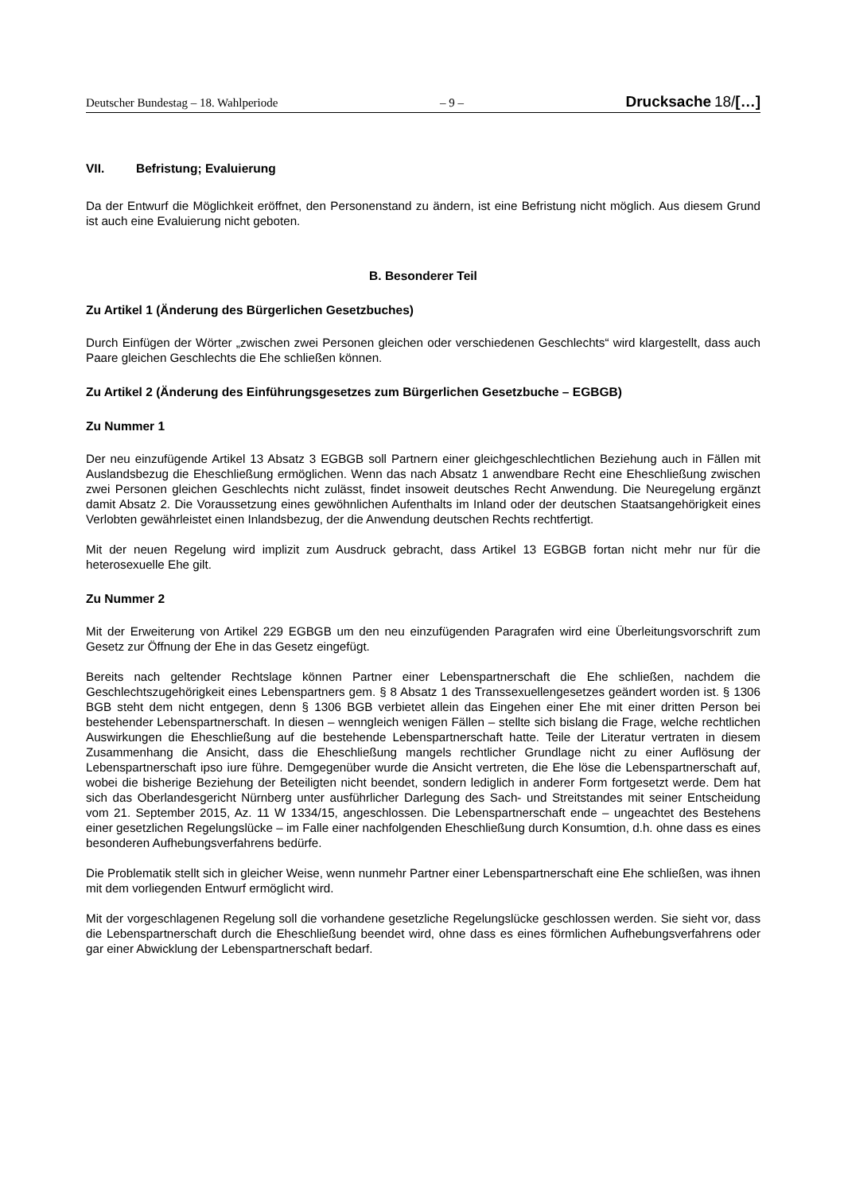Deutscher Bundestag – 18. Wahlperiode – 9 – Drucksache 18/[…]
VII. Befristung; Evaluierung
Da der Entwurf die Möglichkeit eröffnet, den Personenstand zu ändern, ist eine Befristung nicht möglich. Aus diesem Grund ist auch eine Evaluierung nicht geboten.
B. Besonderer Teil
Zu Artikel 1 (Änderung des Bürgerlichen Gesetzbuches)
Durch Einfügen der Wörter „zwischen zwei Personen gleichen oder verschiedenen Geschlechts“ wird klargestellt, dass auch Paare gleichen Geschlechts die Ehe schließen können.
Zu Artikel 2 (Änderung des Einführungsgesetzes zum Bürgerlichen Gesetzbuche – EGBGB)
Zu Nummer 1
Der neu einzufügende Artikel 13 Absatz 3 EGBGB soll Partnern einer gleichgeschlechtlichen Beziehung auch in Fällen mit Auslandsbezug die Eheschließung ermöglichen. Wenn das nach Absatz 1 anwendbare Recht eine Eheschließung zwischen zwei Personen gleichen Geschlechts nicht zulässt, findet insoweit deutsches Recht Anwendung. Die Neuregelung ergänzt damit Absatz 2. Die Voraussetzung eines gewöhnlichen Aufenthalts im Inland oder der deutschen Staatsangehörigkeit eines Verlobten gewährleistet einen Inlandsbezug, der die Anwendung deutschen Rechts rechtfertigt.
Mit der neuen Regelung wird implizit zum Ausdruck gebracht, dass Artikel 13 EGBGB fortan nicht mehr nur für die heterosexuelle Ehe gilt.
Zu Nummer 2
Mit der Erweiterung von Artikel 229 EGBGB um den neu einzufügenden Paragrafen wird eine Überleitungsvorschrift zum Gesetz zur Öffnung der Ehe in das Gesetz eingefügt.
Bereits nach geltender Rechtslage können Partner einer Lebenspartnerschaft die Ehe schließen, nachdem die Geschlechtszugehörigkeit eines Lebenspartners gem. § 8 Absatz 1 des Transsexuellengesetzes geändert worden ist. § 1306 BGB steht dem nicht entgegen, denn § 1306 BGB verbietet allein das Eingehen einer Ehe mit einer dritten Person bei bestehender Lebenspartnerschaft. In diesen – wenngleich wenigen Fällen – stellte sich bislang die Frage, welche rechtlichen Auswirkungen die Eheschließung auf die bestehende Lebenspartnerschaft hatte. Teile der Literatur vertraten in diesem Zusammenhang die Ansicht, dass die Eheschließung mangels rechtlicher Grundlage nicht zu einer Auflösung der Lebenspartnerschaft ipso iure führe. Demgegenüber wurde die Ansicht vertreten, die Ehe löse die Lebenspartnerschaft auf, wobei die bisherige Beziehung der Beteiligten nicht beendet, sondern lediglich in anderer Form fortgesetzt werde. Dem hat sich das Oberlandesgericht Nürnberg unter ausführlicher Darlegung des Sach- und Streitstandes mit seiner Entscheidung vom 21. September 2015, Az. 11 W 1334/15, angeschlossen. Die Lebenspartnerschaft ende – ungeachtet des Bestehens einer gesetzlichen Regelungslücke – im Falle einer nachfolgenden Eheschließung durch Konsumtion, d.h. ohne dass es eines besonderen Aufhebungsverfahrens bedürfe.
Die Problematik stellt sich in gleicher Weise, wenn nunmehr Partner einer Lebenspartnerschaft eine Ehe schließen, was ihnen mit dem vorliegenden Entwurf ermöglicht wird.
Mit der vorgeschlagenen Regelung soll die vorhandene gesetzliche Regelungslücke geschlossen werden. Sie sieht vor, dass die Lebenspartnerschaft durch die Eheschließung beendet wird, ohne dass es eines förmlichen Aufhebungsverfahrens oder gar einer Abwicklung der Lebenspartnerschaft bedarf.